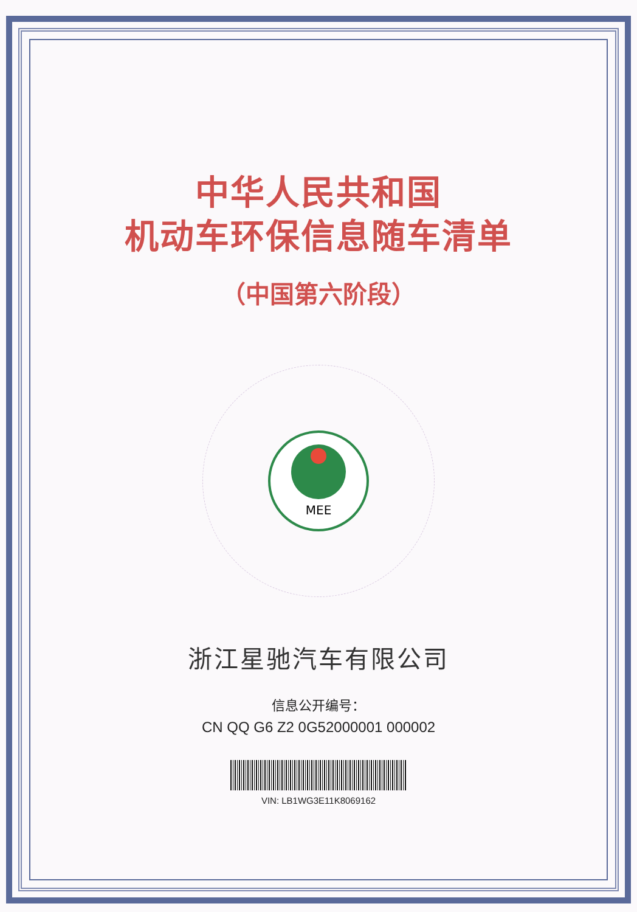中华人民共和国
机动车环保信息随车清单
（中国第六阶段）
MEE
浙江星驰汽车有限公司
信息公开编号：
CN QQ G6 Z2 0G52000001 000002
VIN: LB1WG3E11K8069162